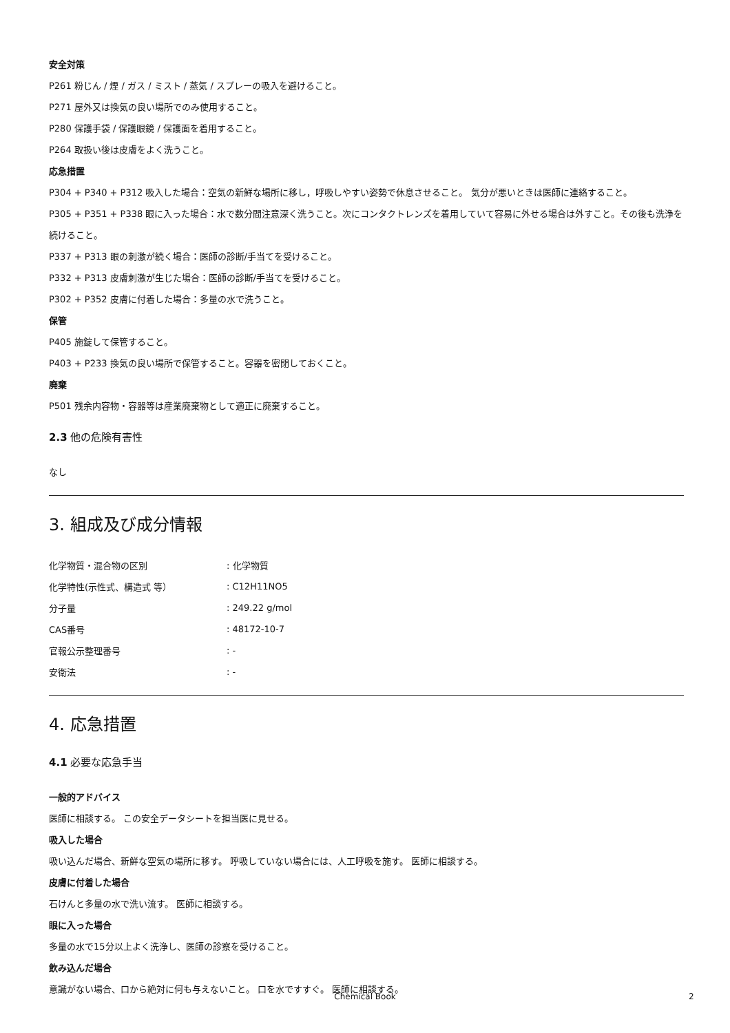安全対策
P261 粉じん / 煙 / ガス / ミスト / 蒸気 / スプレーの吸入を避けること。
P271 屋外又は換気の良い場所でのみ使用すること。
P280 保護手袋 / 保護眼鏡 / 保護面を着用すること。
P264 取扱い後は皮膚をよく洗うこと。
応急措置
P304 + P340 + P312 吸入した場合：空気の新鮮な場所に移し，呼吸しやすい姿勢で休息させること。 気分が悪いときは医師に連絡すること。
P305 + P351 + P338 眼に入った場合：水で数分間注意深く洗うこと。次にコンタクトレンズを着用していて容易に外せる場合は外すこと。その後も洗浄を続けること。
P337 + P313 眼の刺激が続く場合：医師の診断/手当てを受けること。
P332 + P313 皮膚刺激が生じた場合：医師の診断/手当てを受けること。
P302 + P352 皮膚に付着した場合：多量の水で洗うこと。
保管
P405 施錠して保管すること。
P403 + P233 換気の良い場所で保管すること。容器を密閉しておくこと。
廃棄
P501 残余内容物・容器等は産業廃棄物として適正に廃棄すること。
2.3 他の危険有害性
なし
3. 組成及び成分情報
| 化学物質・混合物の区別 | : 化学物質 |
| 化学特性(示性式、構造式 等） | : C12H11NO5 |
| 分子量 | : 249.22 g/mol |
| CAS番号 | : 48172-10-7 |
| 官報公示整理番号 | : - |
| 安衛法 | : - |
4. 応急措置
4.1 必要な応急手当
一般的アドバイス
医師に相談する。 この安全データシートを担当医に見せる。
吸入した場合
吸い込んだ場合、新鮮な空気の場所に移す。 呼吸していない場合には、人工呼吸を施す。 医師に相談する。
皮膚に付着した場合
石けんと多量の水で洗い流す。 医師に相談する。
眼に入った場合
多量の水で15分以上よく洗浄し、医師の診察を受けること。
飲み込んだ場合
意識がない場合、口から絶対に何も与えないこと。 口を水ですすぐ。 医師に相談する。
Chemical Book 2